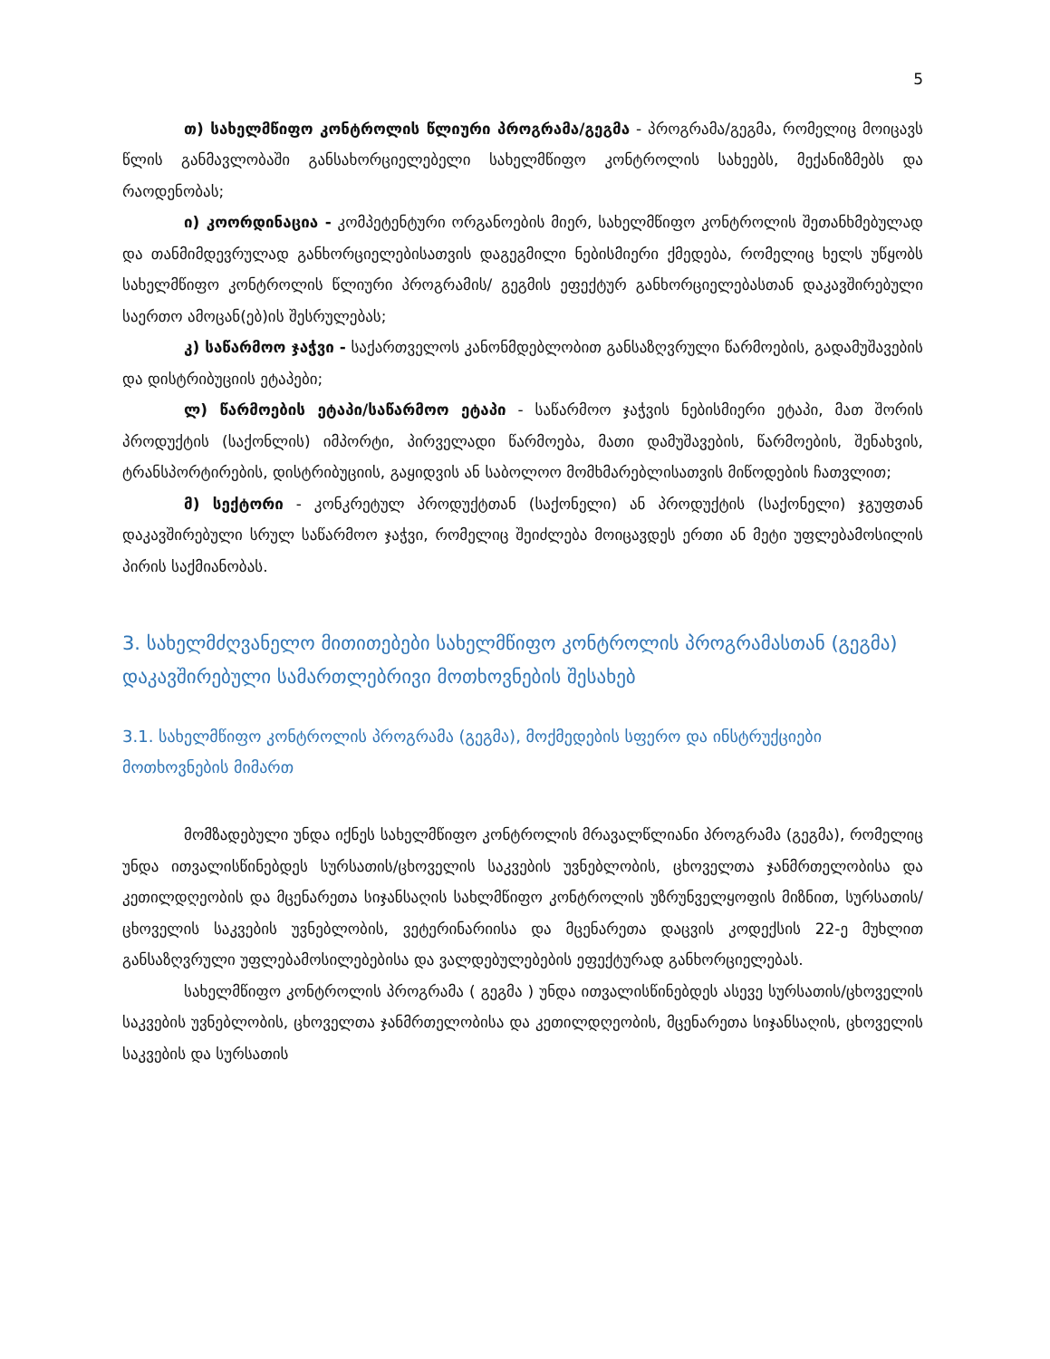5
თ) სახელმწიფო კონტროლის წლიური პროგრამა/გეგმა - პროგრამა/გეგმა, რომელიც მოიცავს წლის განმავლობაში განსახორციელებელი სახელმწიფო კონტროლის სახეებს, მექანიზმებს და რაოდენობას;
ი) კოორდინაცია - კომპეტენტური ორგანოების მიერ, სახელმწიფო კონტროლის შეთანხმებულად და თანმიმდევრულად განხორციელებისათვის დაგეგმილი ნებისმიერი ქმედება, რომელიც ხელს უწყობს სახელმწიფო კონტროლის წლიური პროგრამის/ გეგმის ეფექტურ განხორციელებასთან დაკავშირებული საერთო ამოცან(ებ)ის შესრულებას;
კ) საწარმოო ჯაჭვი - საქართველოს კანონმდებლობით განსაზღვრული წარმოების, გადამუშავების და დისტრიბუციის ეტაპები;
ლ) წარმოების ეტაპი/საწარმოო ეტაპი - საწარმოო ჯაჭვის ნებისმიერი ეტაპი, მათ შორის პროდუქტის (საქონლის) იმპორტი, პირველადი წარმოება, მათი დამუშავების, წარმოების, შენახვის, ტრანსპორტირების, დისტრიბუციის, გაყიდვის ან საბოლოო მომხმარებლისათვის მიწოდების ჩათვლით;
მ) სექტორი - კონკრეტულ პროდუქტთან (საქონელი) ან პროდუქტის (საქონელი) ჯგუფთან დაკავშირებული სრულ საწარმოო ჯაჭვი, რომელიც შეიძლება მოიცავდეს ერთი ან მეტი უფლებამოსილის პირის საქმიანობას.
3. სახელმძღვანელო მითითებები სახელმწიფო კონტროლის პროგრამასთან (გეგმა) დაკავშირებული სამართლებრივი მოთხოვნების შესახებ
3.1. სახელმწიფო კონტროლის პროგრამა (გეგმა), მოქმედების სფერო და ინსტრუქციები მოთხოვნების მიმართ
მომზადებული უნდა იქნეს სახელმწიფო კონტროლის მრავალწლიანი პროგრამა (გეგმა), რომელიც უნდა ითვალისწინებდეს სურსათის/ცხოველის საკვების უვნებლობის, ცხოველთა ჯანმრთელობისა და კეთილდღეობის და მცენარეთა სიჯანსაღის სახლმწიფო კონტროლის უზრუნველყოფის მიზნით, სურსათის/ცხოველის საკვების უვნებლობის, ვეტერინარიისა და მცენარეთა დაცვის კოდექსის 22-ე მუხლით განსაზღვრული უფლებამოსილებებისა და ვალდებულებების ეფექტურად განხორციელებას.
სახელმწიფო კონტროლის პროგრამა ( გეგმა ) უნდა ითვალისწინებდეს ასევე სურსათის/ცხოველის საკვების უვნებლობის, ცხოველთა ჯანმრთელობისა და კეთილდღეობის, მცენარეთა სიჯანსაღის, ცხოველის საკვების და სურსათის